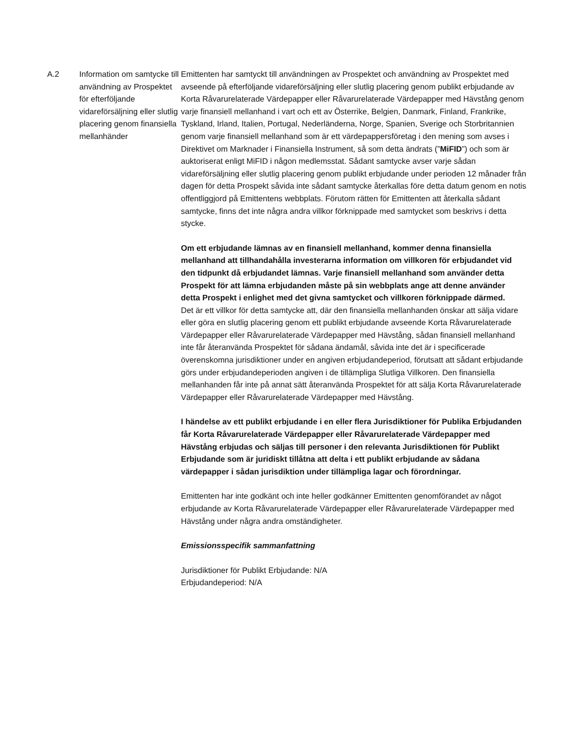| A.2 | Information om samtycke till användning av Prospektet för efterföljande vidareförsäljning eller slutlig placering genom finansiella mellanhänder | Emittenten har samtyckt till användningen av Prospektet och användning av Prospektet med avseende på efterföljande vidareförsäljning eller slutlig placering genom publikt erbjudande av Korta Råvarurelaterade Värdepapper eller Råvarurelaterade Värdepapper med Hävstång genom varje finansiell mellanhand i vart och ett av Österrike, Belgien, Danmark, Finland, Frankrike, Tyskland, Irland, Italien, Portugal, Nederländerna, Norge, Spanien, Sverige och Storbritannien genom varje finansiell mellanhand som är ett värdepappersföretag i den mening som avses i Direktivet om Marknader i Finansiella Instrument, så som detta ändrats (” MiFID ”) och som är auktoriserat enligt MiFID i någon medlemsstat. Sådant samtycke avser varje sådan vidareförsäljning eller slutlig placering genom publikt erbjudande under perioden 12 månader från dagen för detta Prospekt såvida inte sådant samtycke återkallas före detta datum genom en notis offentliggjord på Emittentens webbplats. Förutom rätten för Emittenten att återkalla sådant samtycke, finns det inte några andra villkor förknippade med samtycket som beskrivs i detta stycke. Om ett erbjudande lämnas av en finansiell mellanhand, kommer denna finansiella mellanhand att tillhandahålla investerarna information om villkoren för erbjudandet vid den tidpunkt då erbjudandet lämnas. Varje finansiell mellanhand som använder detta Prospekt för att lämna erbjudanden måste på sin webbplats ange att denne använder detta Prospekt i enlighet med det givna samtycket och villkoren förknippade därmed. Det är ett villkor för detta samtycke att, där den finansiella mellanhanden önskar att sälja vidare eller göra en slutlig placering genom ett publikt erbjudande avseende Korta Råvarurelaterade Värdepapper eller Råvarurelaterade Värdepapper med Hävstång, sådan finansiell mellanhand inte får återanvända Prospektet för sådana ändamål, såvida inte det är i specificerade överenskomna jurisdiktioner under en angiven erbjudandeperiod, förutsatt att sådant erbjudande görs under erbjudandeperioden angiven i de tillämpliga Slutliga Villkoren. Den finansiella mellanhanden får inte på annat sätt återanvända Prospektet för att sälja Korta Råvarurelaterade Värdepapper eller Råvarurelaterade Värdepapper med Hävstång. I händelse av ett publikt erbjudande i en eller flera Jurisdiktioner för Publika Erbjudanden får Korta Råvarurelaterade Värdepapper eller Råvarurelaterade Värdepapper med Hävstång erbjudas och säljas till personer i den relevanta Jurisdiktionen för Publikt Erbjudande som är juridiskt tillåtna att delta i ett publikt erbjudande av sådana värdepapper i sådan jurisdiktion under tillämpliga lagar och förordningar. Emittenten har inte godkänt och inte heller godkänner Emittenten genomförandet av något erbjudande av Korta Råvarurelaterade Värdepapper eller Råvarurelaterade Värdepapper med Hävstång under några andra omständigheter. Emissionsspecifik sammanfattning Jurisdiktioner för Publikt Erbjudande: N/A Erbjudandeperiod: N/A |